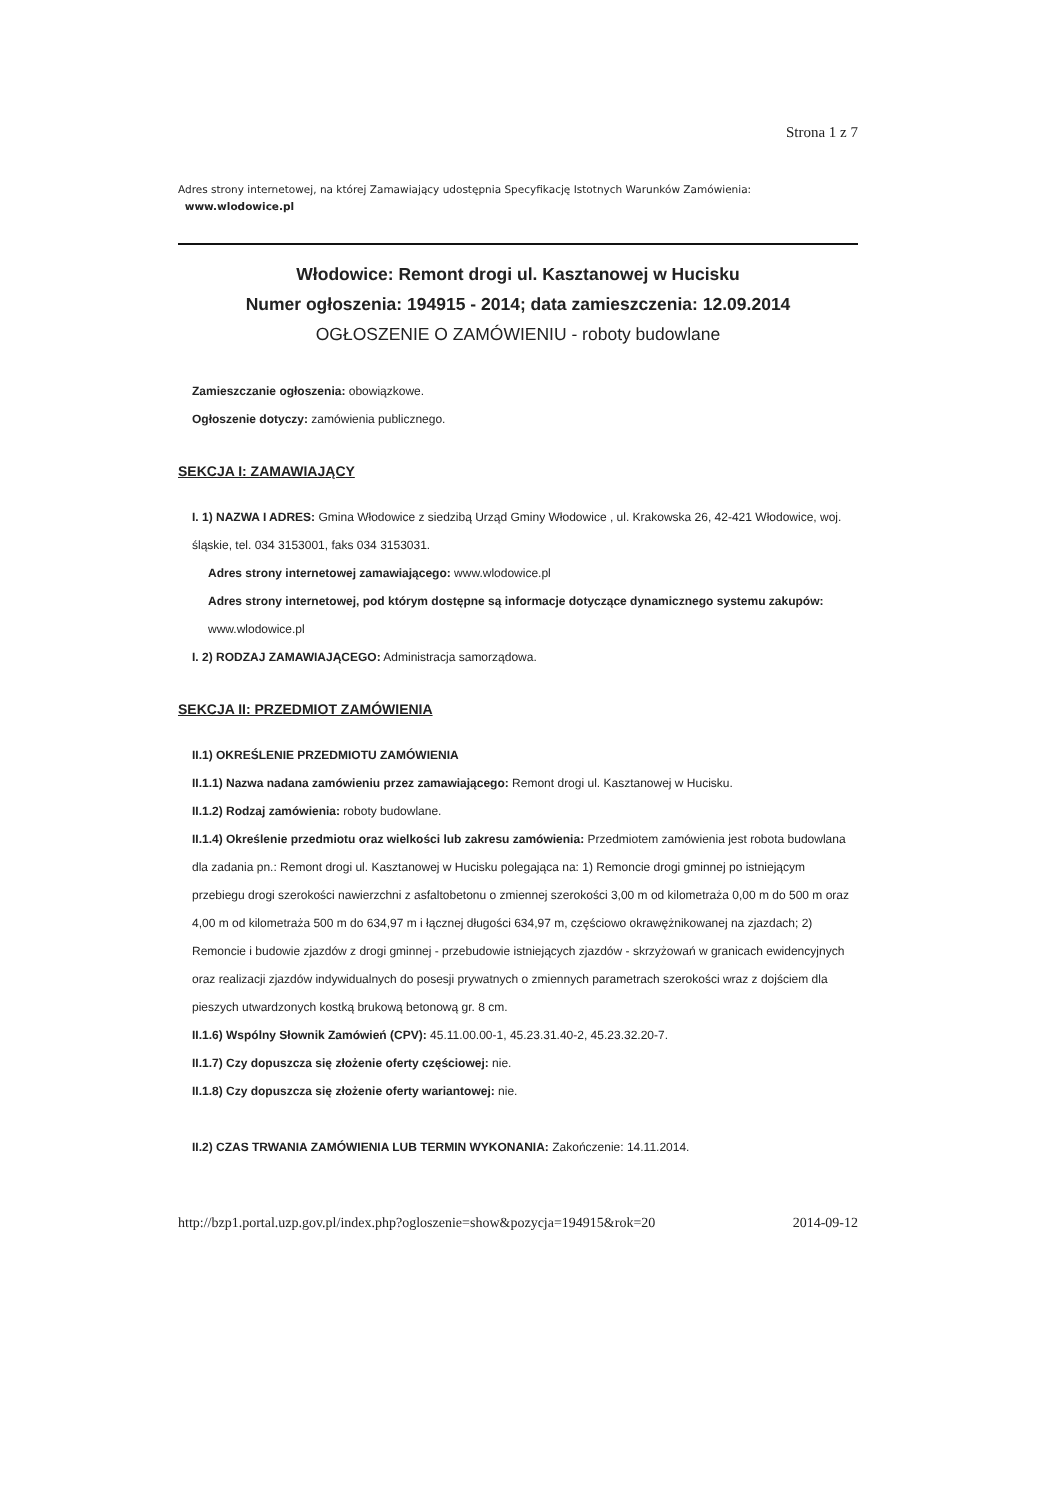Strona 1 z 7
Adres strony internetowej, na której Zamawiający udostępnia Specyfikację Istotnych Warunków Zamówienia:
www.wlodowice.pl
Włodowice: Remont drogi ul. Kasztanowej w Hucisku
Numer ogłoszenia: 194915 - 2014; data zamieszczenia: 12.09.2014
OGŁOSZENIE O ZAMÓWIENIU - roboty budowlane
Zamieszczanie ogłoszenia: obowiązkowe.
Ogłoszenie dotyczy: zamówienia publicznego.
SEKCJA I: ZAMAWIAJĄCY
I. 1) NAZWA I ADRES: Gmina Włodowice z siedzibą Urząd Gminy Włodowice , ul. Krakowska 26, 42-421 Włodowice, woj. śląskie, tel. 034 3153001, faks 034 3153031.
Adres strony internetowej zamawiającego: www.wlodowice.pl
Adres strony internetowej, pod którym dostępne są informacje dotyczące dynamicznego systemu zakupów: www.wlodowice.pl
I. 2) RODZAJ ZAMAWIAJĄCEGO: Administracja samorządowa.
SEKCJA II: PRZEDMIOT ZAMÓWIENIA
II.1) OKREŚLENIE PRZEDMIOTU ZAMÓWIENIA
II.1.1) Nazwa nadana zamówieniu przez zamawiającego: Remont drogi ul. Kasztanowej w Hucisku.
II.1.2) Rodzaj zamówienia: roboty budowlane.
II.1.4) Określenie przedmiotu oraz wielkości lub zakresu zamówienia: Przedmiotem zamówienia jest robota budowlana dla zadania pn.: Remont drogi ul. Kasztanowej w Hucisku polegająca na: 1) Remoncie drogi gminnej po istniejącym przebiegu drogi szerokości nawierzchni z asfaltobetonu o zmiennej szerokości 3,00 m od kilometraża 0,00 m do 500 m oraz 4,00 m od kilometraża 500 m do 634,97 m i łącznej długości 634,97 m, częściowo okrawężnikowanej na zjazdach; 2) Remoncie i budowie zjazdów z drogi gminnej - przebudowie istniejących zjazdów - skrzyżowań w granicach ewidencyjnych oraz realizacji zjazdów indywidualnych do posesji prywatnych o zmiennych parametrach szerokości wraz z dojściem dla pieszych utwardzonych kostką brukową betonową gr. 8 cm.
II.1.6) Wspólny Słownik Zamówień (CPV): 45.11.00.00-1, 45.23.31.40-2, 45.23.32.20-7.
II.1.7) Czy dopuszcza się złożenie oferty częściowej: nie.
II.1.8) Czy dopuszcza się złożenie oferty wariantowej: nie.
II.2) CZAS TRWANIA ZAMÓWIENIA LUB TERMIN WYKONANIA: Zakończenie: 14.11.2014.
http://bzp1.portal.uzp.gov.pl/index.php?ogloszenie=show&pozycja=194915&rok=20 2014-09-12